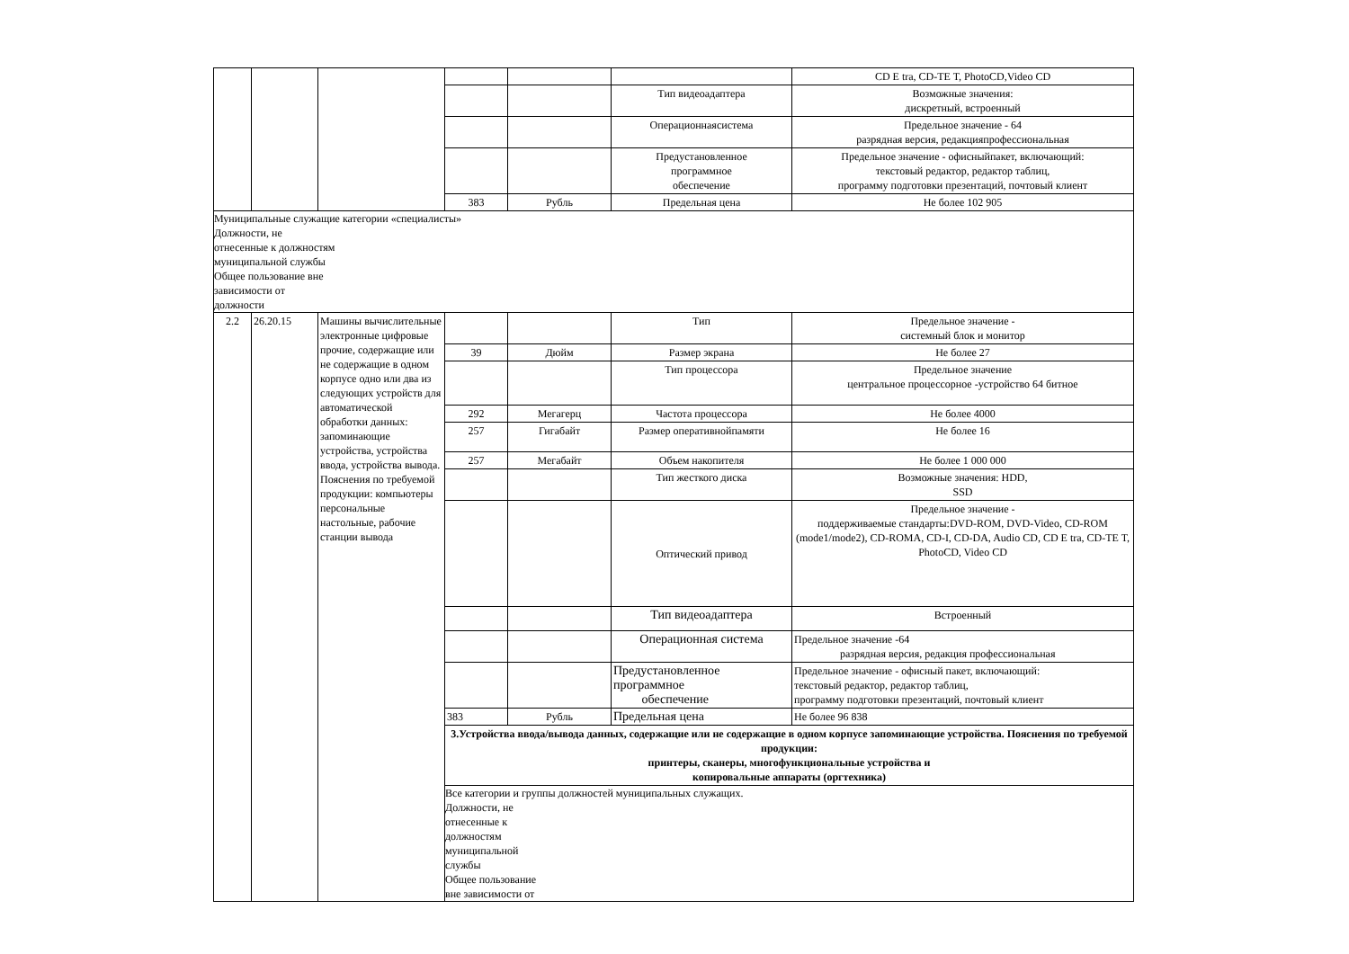| | | | | | | CD E tra, CD-TE T, PhotoCD,Video CD |
| | | | | | Тип видеоадаптера | Возможные значения: дискретный, встроенный |
| | | | | | Операционнаясистема | Предельное значение - 64 разрядная версия, редакцияпрофессиональная |
| | | | | | Предустановленное программное обеспечение | Предельное значение - офисныйпакет, включающий: текстовый редактор, редактор таблиц, программу подготовки презентаций, почтовый клиент |
| | | | 383 | Рубль | Предельная цена | Не более 102 905 |
| Муниципальные служащие категории «специалисты» Должности, не отнесенные к должностям муниципальной службы Общее пользование вне зависимости от должности | | | | | | |
| 2.2 | 26.20.15 | Машины вычислительные электронные цифровые прочие, содержащие или не содержащие в одном корпусе одно или два из следующих устройств для автоматической обработки данных: запоминающие устройства, устройства ввода, устройства вывода. Пояснения по требуемой продукции: компьютеры персональные настольные, рабочие станции вывода | | | Тип | Предельное значение - системный блок и монитор |
| | | | 39 | Дюйм | Размер экрана | Не более 27 |
| | | | | | Тип процессора | Предельное значение центральное процессорное -устройство 64 битное |
| | | | 292 | Мегагерц | Частота процессора | Не более 4000 |
| | | | 257 | Гигабайт | Размер оперативнойпамяти | Не более 16 |
| | | | 257 | Мегабайт | Объем накопителя | Не более 1 000 000 |
| | | | | | Тип жесткого диска | Возможные значения: HDD, SSD |
| | | | | | Оптический привод | Предельное значение - поддерживаемые стандарты:DVD-ROM, DVD-Video, CD-ROM (mode1/mode2), CD-ROMA, CD-I, CD-DA, Audio CD, CD E tra, CD-TE T, PhotoCD, Video CD |
| | | | | | Тип видеоадаптера | Встроенный |
| | | | | | Операционная система | Предельное значение -64 разрядная версия, редакция профессиональная |
| | | | | | Предустановленное программное обеспечение | Предельное значение - офисный пакет, включающий: текстовый редактор, редактор таблиц, программу подготовки презентаций, почтовый клиент |
| | | | 383 | Рубль | Предельная цена | Не более 96 838 |
| | | | 3.Устройства ввода/вывода данных, содержащие или не содержащие в одном корпусе запоминающие устройства. Пояснения по требуемой продукции: принтеры, сканеры, многофункциональные устройства и копировальные аппараты (оргтехника) | | | |
| | | | Все категории и группы должностей муниципальных служащих. Должности, не отнесенные к должностям муниципальной службы Общее пользование вне зависимости от | | | |